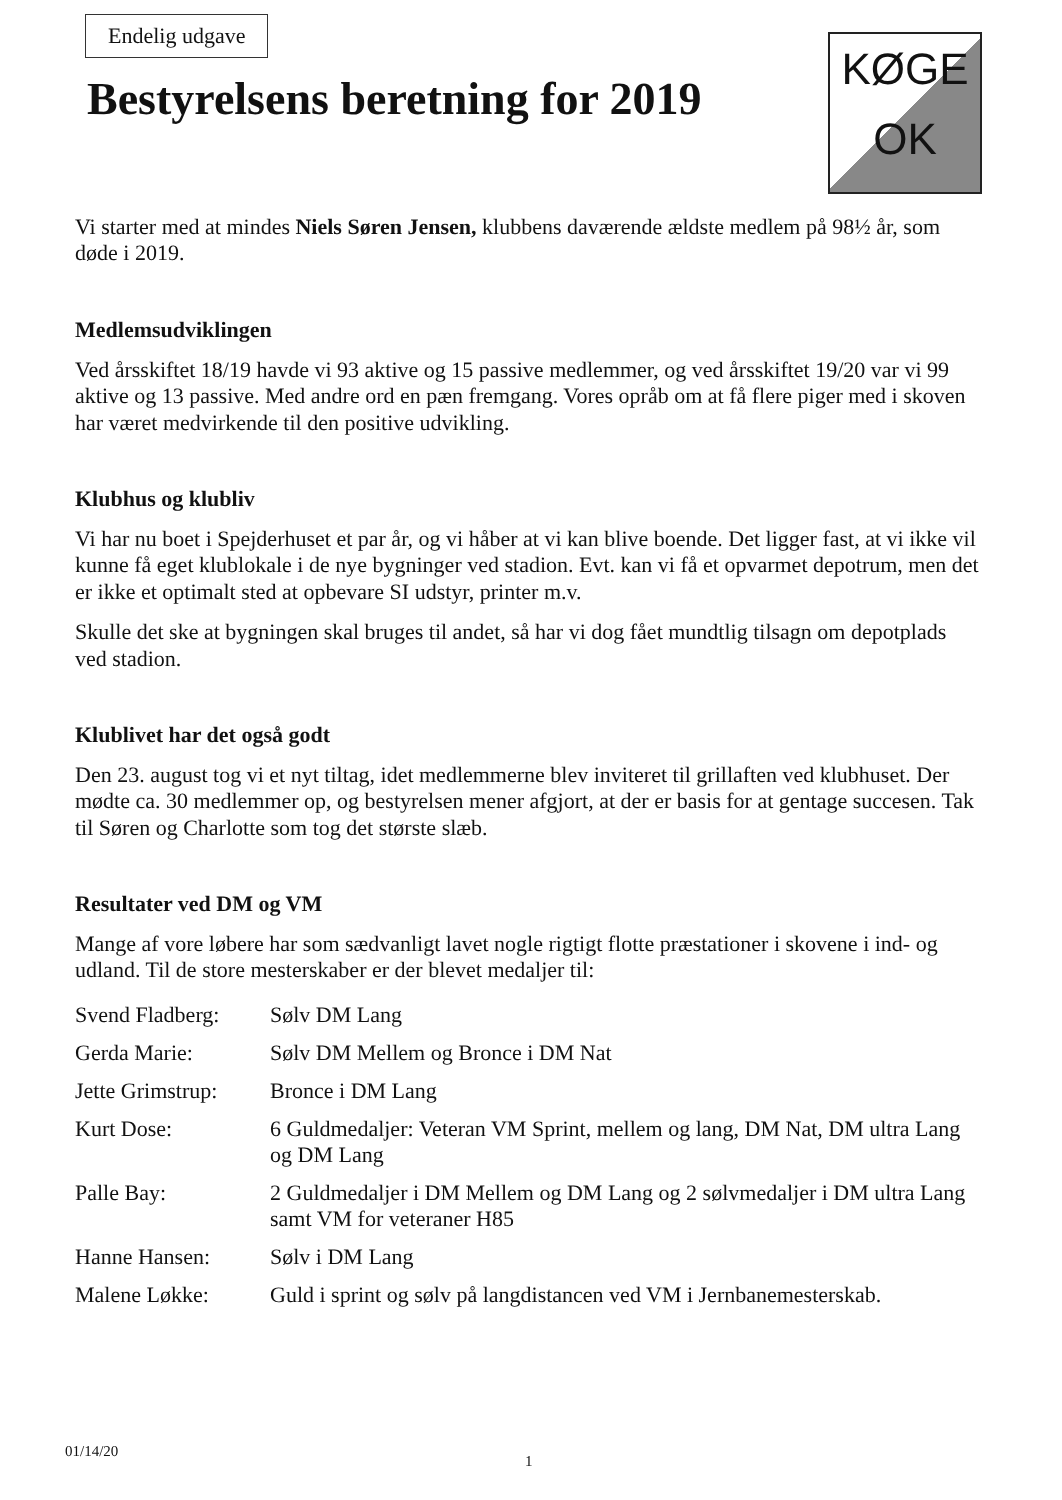Endelig udgave
Bestyrelsens beretning for 2019
KØGE
OK
Vi starter med at mindes Niels Søren Jensen, klubbens daværende ældste medlem på 98½ år, som døde i 2019.
Medlemsudviklingen
Ved årsskiftet 18/19 havde vi 93 aktive og 15 passive medlemmer, og ved årsskiftet 19/20 var vi 99 aktive og 13 passive. Med andre ord en pæn fremgang. Vores opråb om at få flere piger med i skoven har været medvirkende til den positive udvikling.
Klubhus og klubliv
Vi har nu boet i Spejderhuset et par år, og vi håber at vi kan blive boende. Det ligger fast, at vi ikke vil kunne få eget klublokale i de nye bygninger ved stadion. Evt. kan vi få et opvarmet depotrum, men det er ikke et optimalt sted at opbevare SI udstyr, printer m.v.
Skulle det ske at bygningen skal bruges til andet, så har vi dog fået mundtlig tilsagn om depotplads ved stadion.
Klublivet har det også godt
Den 23. august tog vi et nyt tiltag, idet medlemmerne blev inviteret til grillaften ved klubhuset. Der mødte ca. 30 medlemmer op, og bestyrelsen mener afgjort, at der er basis for at gentage succesen. Tak til Søren og Charlotte som tog det største slæb.
Resultater ved DM og VM
Mange af vore løbere har som sædvanligt lavet nogle rigtigt flotte præstationer i skovene i ind- og udland. Til de store mesterskaber er der blevet medaljer til:
| Svend Fladberg: | Sølv DM Lang |
| Gerda Marie: | Sølv DM Mellem og Bronce i DM Nat |
| Jette Grimstrup: | Bronce i DM Lang |
| Kurt Dose: | 6 Guldmedaljer: Veteran VM Sprint, mellem og lang, DM Nat, DM ultra Lang og DM Lang |
| Palle Bay: | 2 Guldmedaljer i DM Mellem og DM Lang og 2 sølvmedaljer i DM ultra Lang samt VM for veteraner H85 |
| Hanne Hansen: | Sølv i DM Lang |
| Malene Løkke: | Guld i sprint og sølv på langdistancen ved VM i Jernbanemesterskab. |
01/14/20
1